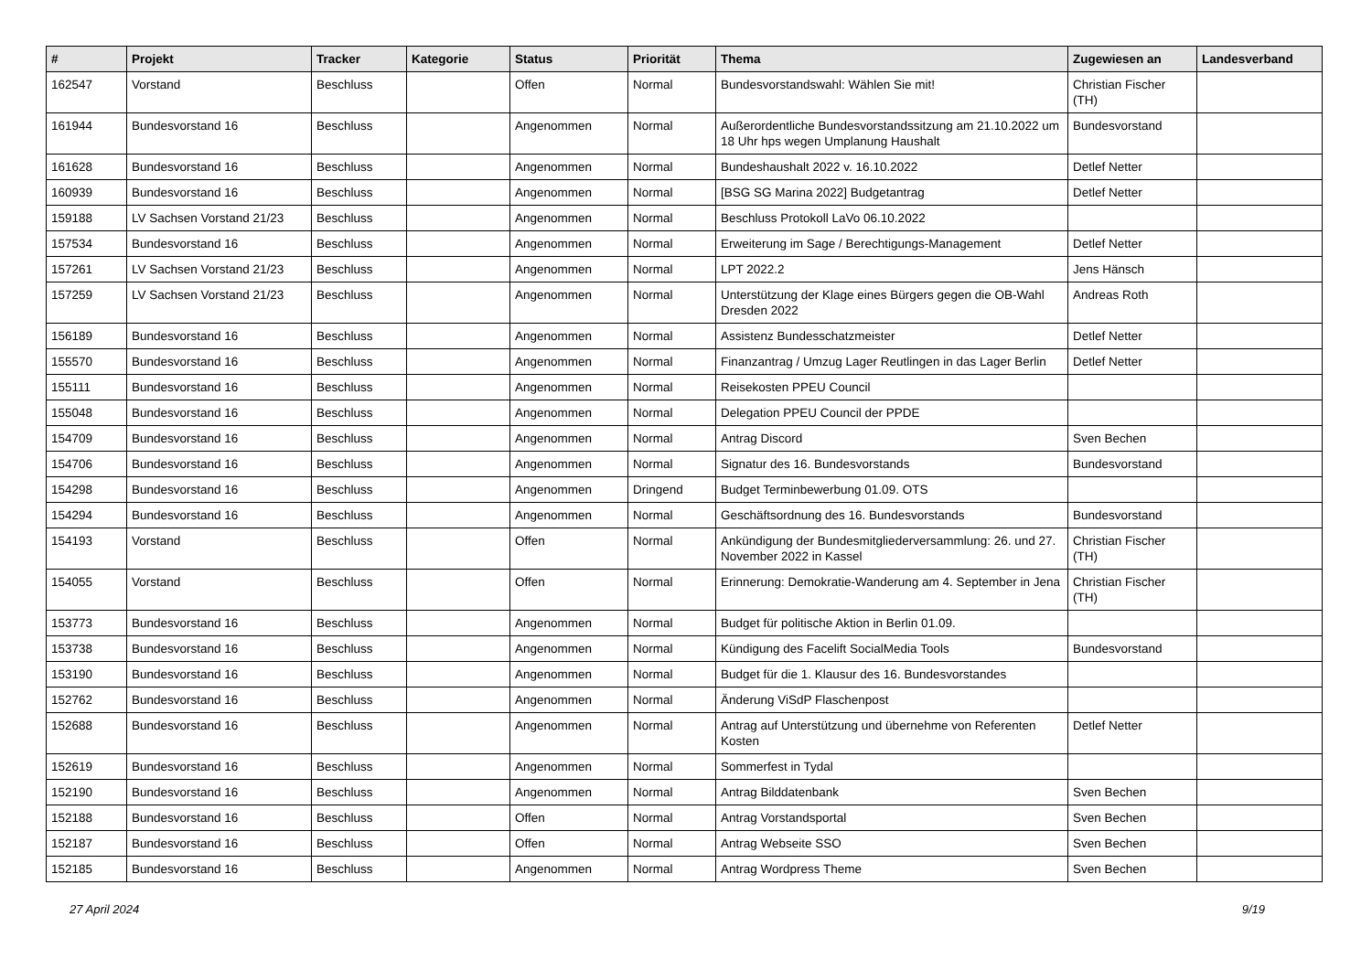| # | Projekt | Tracker | Kategorie | Status | Priorität | Thema | Zugewiesen an | Landesverband |
| --- | --- | --- | --- | --- | --- | --- | --- | --- |
| 162547 | Vorstand | Beschluss | | Offen | Normal | Bundesvorstandswahl: Wählen Sie mit! | Christian Fischer (TH) | |
| 161944 | Bundesvorstand 16 | Beschluss | | Angenommen | Normal | Außerordentliche Bundesvorstandssitzung am 21.10.2022 um 18 Uhr hps wegen Umplanung Haushalt | Bundesvorstand | |
| 161628 | Bundesvorstand 16 | Beschluss | | Angenommen | Normal | Bundeshaushalt 2022 v. 16.10.2022 | Detlef Netter | |
| 160939 | Bundesvorstand 16 | Beschluss | | Angenommen | Normal | [BSG SG Marina 2022] Budgetantrag | Detlef Netter | |
| 159188 | LV Sachsen Vorstand 21/23 | Beschluss | | Angenommen | Normal | Beschluss Protokoll LaVo 06.10.2022 | | |
| 157534 | Bundesvorstand 16 | Beschluss | | Angenommen | Normal | Erweiterung im Sage / Berechtigungs-Management | Detlef Netter | |
| 157261 | LV Sachsen Vorstand 21/23 | Beschluss | | Angenommen | Normal | LPT 2022.2 | Jens Hänsch | |
| 157259 | LV Sachsen Vorstand 21/23 | Beschluss | | Angenommen | Normal | Unterstützung der Klage eines Bürgers gegen die OB-Wahl Dresden 2022 | Andreas Roth | |
| 156189 | Bundesvorstand 16 | Beschluss | | Angenommen | Normal | Assistenz Bundesschatzmeister | Detlef Netter | |
| 155570 | Bundesvorstand 16 | Beschluss | | Angenommen | Normal | Finanzantrag / Umzug Lager Reutlingen in das Lager Berlin | Detlef Netter | |
| 155111 | Bundesvorstand 16 | Beschluss | | Angenommen | Normal | Reisekosten PPEU Council | | |
| 155048 | Bundesvorstand 16 | Beschluss | | Angenommen | Normal | Delegation PPEU Council der PPDE | | |
| 154709 | Bundesvorstand 16 | Beschluss | | Angenommen | Normal | Antrag Discord | Sven Bechen | |
| 154706 | Bundesvorstand 16 | Beschluss | | Angenommen | Normal | Signatur des 16. Bundesvorstands | Bundesvorstand | |
| 154298 | Bundesvorstand 16 | Beschluss | | Angenommen | Dringend | Budget Terminbewerbung 01.09. OTS | | |
| 154294 | Bundesvorstand 16 | Beschluss | | Angenommen | Normal | Geschäftsordnung des 16. Bundesvorstands | Bundesvorstand | |
| 154193 | Vorstand | Beschluss | | Offen | Normal | Ankündigung der Bundesmitgliederversammlung: 26. und 27. November 2022 in Kassel | Christian Fischer (TH) | |
| 154055 | Vorstand | Beschluss | | Offen | Normal | Erinnerung: Demokratie-Wanderung am 4. September in Jena | Christian Fischer (TH) | |
| 153773 | Bundesvorstand 16 | Beschluss | | Angenommen | Normal | Budget für politische Aktion in Berlin 01.09. | | |
| 153738 | Bundesvorstand 16 | Beschluss | | Angenommen | Normal | Kündigung des Facelift SocialMedia Tools | Bundesvorstand | |
| 153190 | Bundesvorstand 16 | Beschluss | | Angenommen | Normal | Budget für die 1. Klausur des 16. Bundesvorstandes | | |
| 152762 | Bundesvorstand 16 | Beschluss | | Angenommen | Normal | Änderung ViSdP Flaschenpost | | |
| 152688 | Bundesvorstand 16 | Beschluss | | Angenommen | Normal | Antrag auf Unterstützung und übernehme von Referenten Kosten | Detlef Netter | |
| 152619 | Bundesvorstand 16 | Beschluss | | Angenommen | Normal | Sommerfest in Tydal | | |
| 152190 | Bundesvorstand 16 | Beschluss | | Angenommen | Normal | Antrag Bilddatenbank | Sven Bechen | |
| 152188 | Bundesvorstand 16 | Beschluss | | Offen | Normal | Antrag Vorstandsportal | Sven Bechen | |
| 152187 | Bundesvorstand 16 | Beschluss | | Offen | Normal | Antrag Webseite SSO | Sven Bechen | |
| 152185 | Bundesvorstand 16 | Beschluss | | Angenommen | Normal | Antrag Wordpress Theme | Sven Bechen | |
27 April 2024 9/19